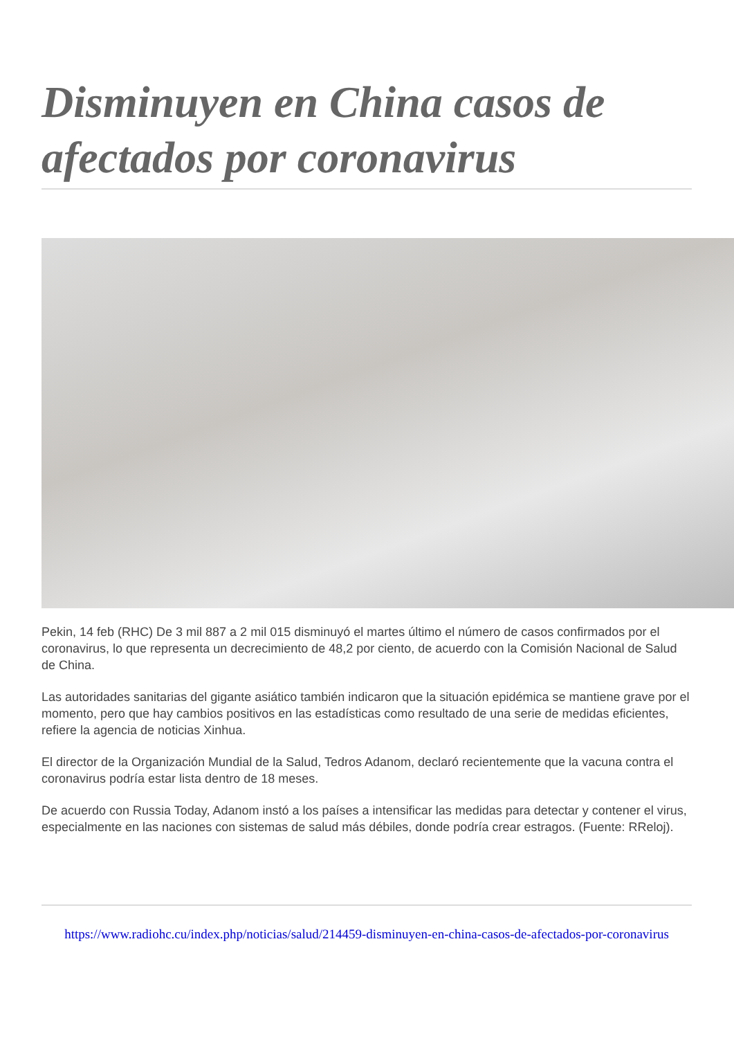Disminuyen en China casos de afectados por coronavirus
Pekin, 14 feb (RHC) De 3 mil 887 a 2 mil 015 disminuyó el martes último el número de casos confirmados por el coronavirus, lo que representa un decrecimiento de 48,2 por ciento, de acuerdo con la Comisión Nacional de Salud de China.
Las autoridades sanitarias del gigante asiático también indicaron que la situación epidémica se mantiene grave por el momento, pero que hay cambios positivos en las estadísticas como resultado de una serie de medidas eficientes, refiere la agencia de noticias Xinhua.
El director de la Organización Mundial de la Salud, Tedros Adanom, declaró recientemente que la vacuna contra el coronavirus podría estar lista dentro de 18 meses.
De acuerdo con Russia Today, Adanom instó a los países a intensificar las medidas para detectar y contener el virus, especialmente en las naciones con sistemas de salud más débiles, donde podría crear estragos. (Fuente: RReloj).
https://www.radiohc.cu/index.php/noticias/salud/214459-disminuyen-en-china-casos-de-afectados-por-coronavirus